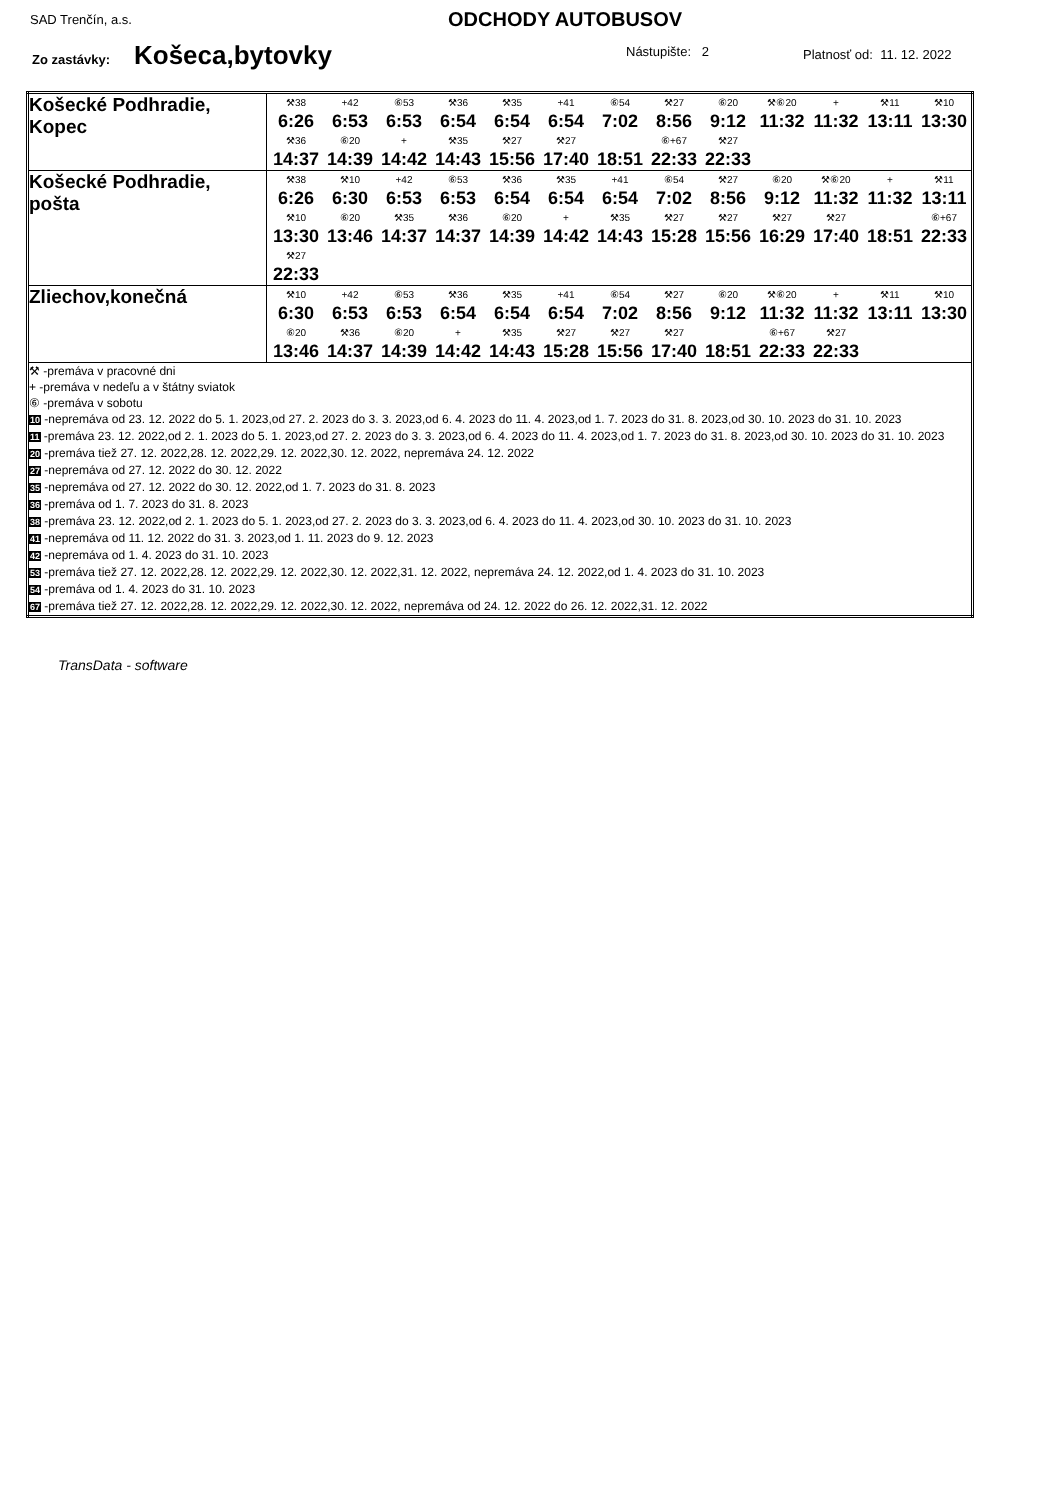SAD Trenčín, a.s. ODCHODY AUTOBUSOV
Zo zastávky: Košeca,bytovky Nástupište: 2 Platnosť od: 11. 12. 2022
| Košecké Podhradie, Kopec | ⚒38 6:26 +42 6:53 ⑥53 6:53 ⚒36 6:54 ⚒35 6:54 +41 6:54 ⑥54 7:02 ⚒27 8:56 ⑥20 9:12 ⚒⑥20 11:32 + 11:32 ⚒11 13:11 ⚒10 13:30 ⚒36 14:37 ⑥20 14:39 + 14:42 ⚒35 14:43 ⚒27 15:56 ⚒27 17:40 18:51 ⑥+67 22:33 ⚒27 22:33 |
| Košecké Podhradie, pošta | ⚒38 6:26 ⚒10 6:30 +42 6:53 ⑥53 6:53 ⚒36 6:54 ⚒35 6:54 +41 6:54 ⑥54 7:02 ⚒27 8:56 ⑥20 9:12 ⚒⑥20 11:32 + 11:32 ⚒11 13:11 ⚒10 13:30 ⑥20 13:46 ⚒35 14:37 ⚒36 14:37 ⑥20 14:39 + 14:42 ⚒35 14:43 ⚒27 15:28 ⚒27 15:56 ⚒27 16:29 ⚒27 17:40 18:51 ⑥+67 22:33 ⚒27 22:33 |
| Zliechov,konečná | ⚒10 6:30 +42 6:53 ⑥53 6:53 ⚒36 6:54 ⚒35 6:54 +41 6:54 ⑥54 7:02 ⚒27 8:56 ⑥20 9:12 ⚒⑥20 11:32 + 11:32 ⚒11 13:11 ⚒10 13:30 ⑥20 13:46 ⚒36 14:37 ⑥20 14:39 + 14:42 ⚒35 14:43 ⚒27 15:28 ⚒27 15:56 ⚒27 17:40 18:51 ⑥+67 22:33 ⚒27 22:33 |
| ⚒ -premáva v pracovné dni + -premáva v nedeľu a v štátny sviatok ⑥ -premáva v sobotu 10 -nepremáva od 23. 12. 2022 do 5. 1. 2023,od 27. 2. 2023 do 3. 3. 2023,od 6. 4. 2023 do 11. 4. 2023,od 1. 7. 2023 do 31. 8. 2023,od 30. 10. 2023 do 31. 10. 2023 11 -premáva 23. 12. 2022,od 2. 1. 2023 do 5. 1. 2023,od 27. 2. 2023 do 3. 3. 2023,od 6. 4. 2023 do 11. 4. 2023,od 1. 7. 2023 do 31. 8. 2023,od 30. 10. 2023 do 31. 10. 2023 20 -premáva tiež 27. 12. 2022,28. 12. 2022,29. 12. 2022,30. 12. 2022, nepremáva 24. 12. 2022 27 -nepremáva od 27. 12. 2022 do 30. 12. 2022 35 -nepremáva od 27. 12. 2022 do 30. 12. 2022,od 1. 7. 2023 do 31. 8. 2023 36 -premáva od 1. 7. 2023 do 31. 8. 2023 38 -premáva 23. 12. 2022,od 2. 1. 2023 do 5. 1. 2023,od 27. 2. 2023 do 3. 3. 2023,od 6. 4. 2023 do 11. 4. 2023,od 30. 10. 2023 do 31. 10. 2023 41 -nepremáva od 11. 12. 2022 do 31. 3. 2023,od 1. 11. 2023 do 9. 12. 2023 42 -nepremáva od 1. 4. 2023 do 31. 10. 2023 53 -premáva tiež 27. 12. 2022,28. 12. 2022,29. 12. 2022,30. 12. 2022,31. 12. 2022, nepremáva 24. 12. 2022,od 1. 4. 2023 do 31. 10. 2023 54 -premáva od 1. 4. 2023 do 31. 10. 2023 67 -premáva tiež 27. 12. 2022,28. 12. 2022,29. 12. 2022,30. 12. 2022, nepremáva od 24. 12. 2022 do 26. 12. 2022,31. 12. 2022 | |
TransData - software